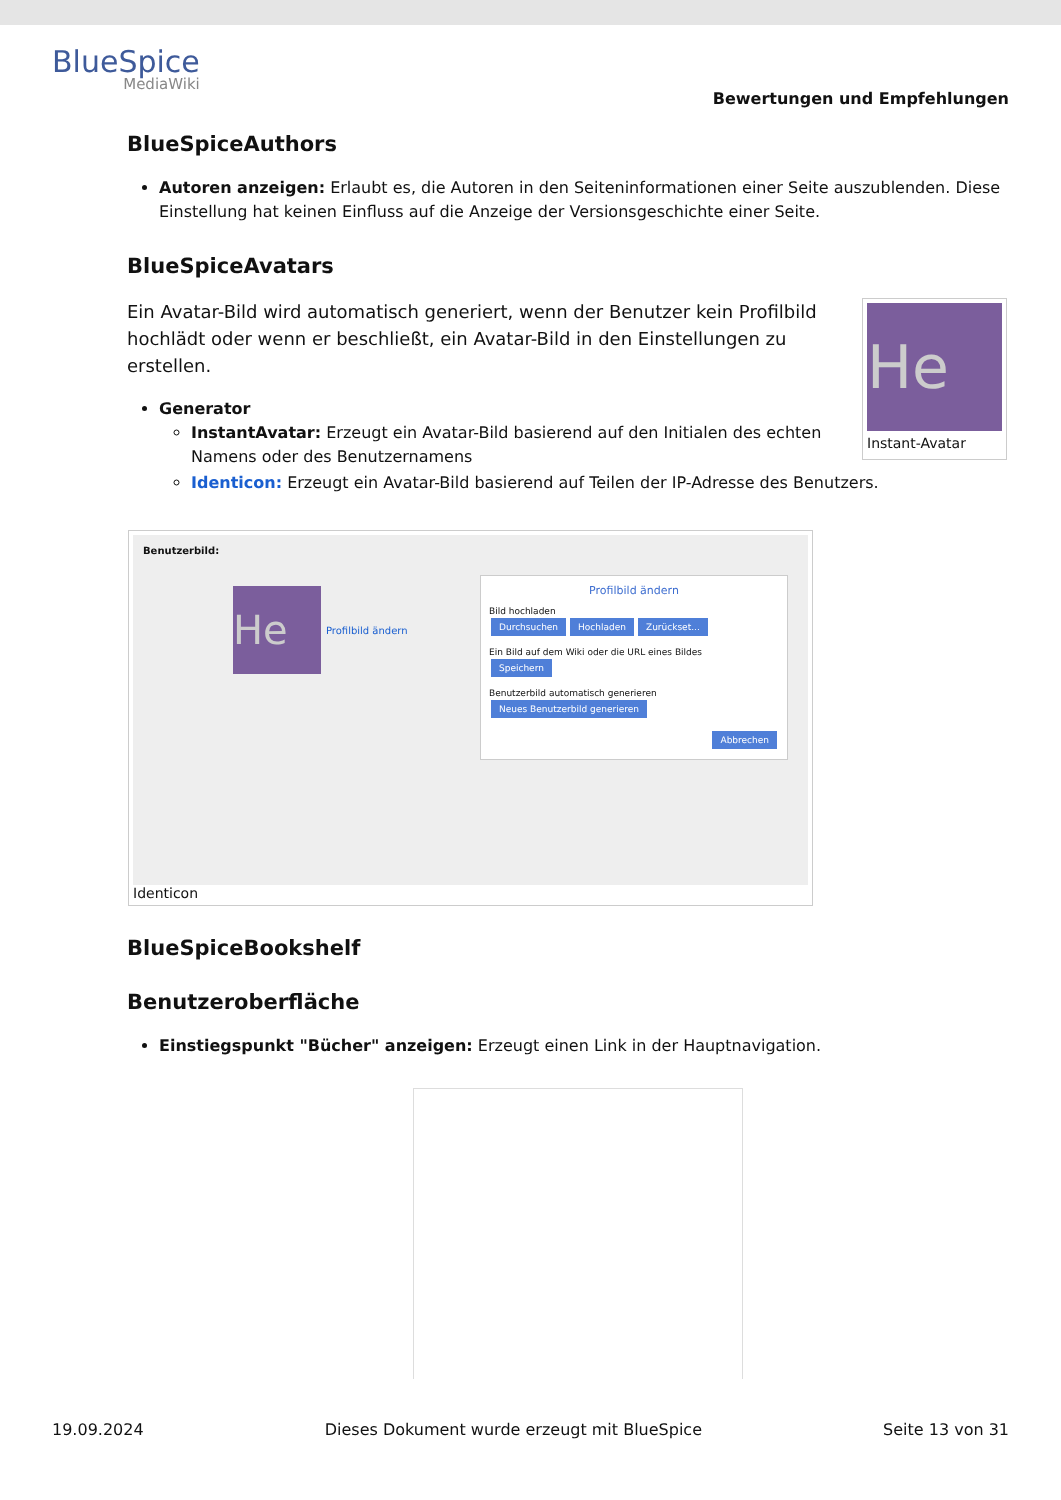BlueSpice
MediaWiki
Bewertungen und Empfehlungen
BlueSpiceAuthors
Autoren anzeigen: Erlaubt es, die Autoren in den Seiteninformationen einer Seite auszublenden. Diese Einstellung hat keinen Einfluss auf die Anzeige der Versionsgeschichte einer Seite.
BlueSpiceAvatars
He
Instant-Avatar
Ein Avatar-Bild wird automatisch generiert, wenn der Benutzer kein Profilbild hochlädt oder wenn er beschließt, ein Avatar-Bild in den Einstellungen zu erstellen.
Generator
InstantAvatar: Erzeugt ein Avatar-Bild basierend auf den Initialen des echten Namens oder des Benutzernamens
Identicon: Erzeugt ein Avatar-Bild basierend auf Teilen der IP-Adresse des Benutzers.
Benutzerbild:
He
Profilbild ändern
Profilbild ändern
Bild hochladen
Durchsuchen Hochladen Zurückset...
Ein Bild auf dem Wiki oder die URL eines Bildes
Speichern
Benutzerbild automatisch generieren
Neues Benutzerbild generieren
Abbrechen
Identicon
BlueSpiceBookshelf
Benutzeroberfläche
Einstiegspunkt "Bücher" anzeigen: Erzeugt einen Link in der Hauptnavigation.
19.09.2024 Dieses Dokument wurde erzeugt mit BlueSpice Seite 13 von 31